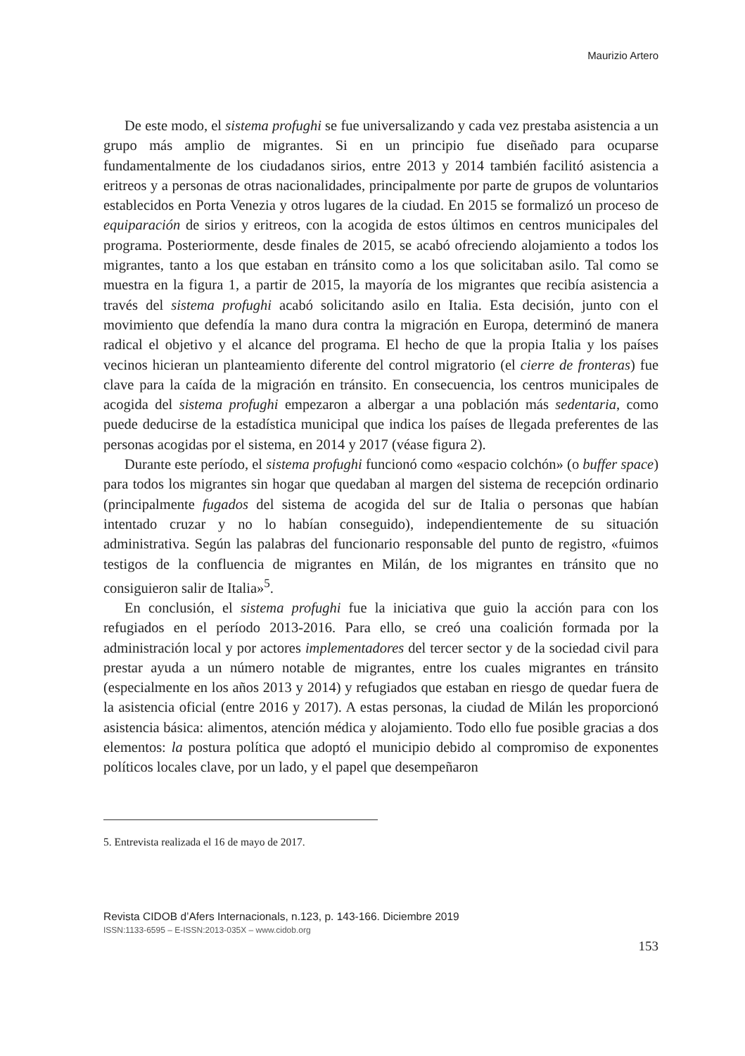Maurizio Artero
De este modo, el sistema profughi se fue universalizando y cada vez prestaba asistencia a un grupo más amplio de migrantes. Si en un principio fue diseñado para ocuparse fundamentalmente de los ciudadanos sirios, entre 2013 y 2014 también facilitó asistencia a eritreos y a personas de otras nacionalidades, principalmente por parte de grupos de voluntarios establecidos en Porta Venezia y otros lugares de la ciudad. En 2015 se formalizó un proceso de equiparación de sirios y eritreos, con la acogida de estos últimos en centros municipales del programa. Posteriormente, desde finales de 2015, se acabó ofreciendo alojamiento a todos los migrantes, tanto a los que estaban en tránsito como a los que solicitaban asilo. Tal como se muestra en la figura 1, a partir de 2015, la mayoría de los migrantes que recibía asistencia a través del sistema profughi acabó solicitando asilo en Italia. Esta decisión, junto con el movimiento que defendía la mano dura contra la migración en Europa, determinó de manera radical el objetivo y el alcance del programa. El hecho de que la propia Italia y los países vecinos hicieran un planteamiento diferente del control migratorio (el cierre de fronteras) fue clave para la caída de la migración en tránsito. En consecuencia, los centros municipales de acogida del sistema profughi empezaron a albergar a una población más sedentaria, como puede deducirse de la estadística municipal que indica los países de llegada preferentes de las personas acogidas por el sistema, en 2014 y 2017 (véase figura 2).
Durante este período, el sistema profughi funcionó como «espacio colchón» (o buffer space) para todos los migrantes sin hogar que quedaban al margen del sistema de recepción ordinario (principalmente fugados del sistema de acogida del sur de Italia o personas que habían intentado cruzar y no lo habían conseguido), independientemente de su situación administrativa. Según las palabras del funcionario responsable del punto de registro, «fuimos testigos de la confluencia de migrantes en Milán, de los migrantes en tránsito que no consiguieron salir de Italia»<sup>5</sup>.
En conclusión, el sistema profughi fue la iniciativa que guio la acción para con los refugiados en el período 2013-2016. Para ello, se creó una coalición formada por la administración local y por actores implementadores del tercer sector y de la sociedad civil para prestar ayuda a un número notable de migrantes, entre los cuales migrantes en tránsito (especialmente en los años 2013 y 2014) y refugiados que estaban en riesgo de quedar fuera de la asistencia oficial (entre 2016 y 2017). A estas personas, la ciudad de Milán les proporcionó asistencia básica: alimentos, atención médica y alojamiento. Todo ello fue posible gracias a dos elementos: la postura política que adoptó el municipio debido al compromiso de exponentes políticos locales clave, por un lado, y el papel que desempeñaron
5. Entrevista realizada el 16 de mayo de 2017.
Revista CIDOB d’Afers Internacionals, n.123, p. 143-166. Diciembre 2019
ISSN:1133-6595 – E-ISSN:2013-035X – www.cidob.org
153